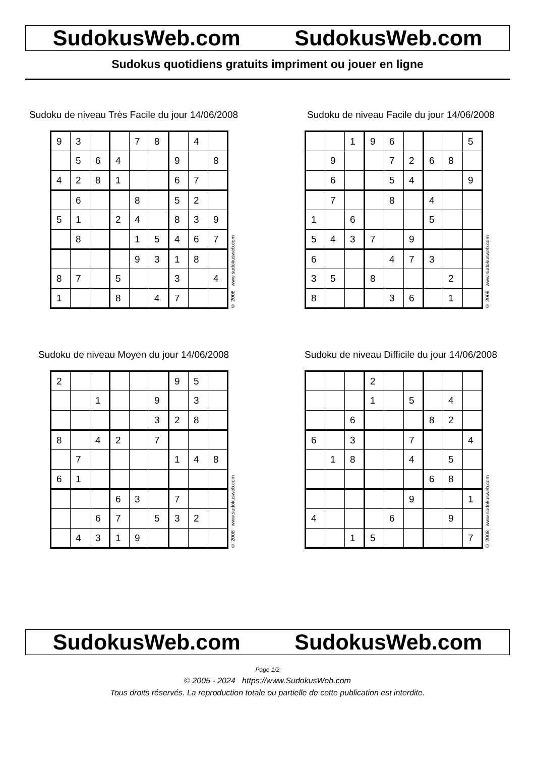SudokusWeb.com SudokusWeb.com
Sudokus quotidiens gratuits impriment ou jouer en ligne
Sudoku de niveau Très Facile du jour 14/06/2008
| 9 | 3 | | | 7 | 8 | | 4 | |
| | 5 | 6 | 4 | | | 9 | | 8 |
| 4 | 2 | 8 | 1 | | | 6 | 7 | |
| | 6 | | | 8 | | 5 | 2 | |
| 5 | 1 | | 2 | 4 | | 8 | 3 | 9 |
| | 8 | | | 1 | 5 | 4 | 6 | 7 |
| | | | | 9 | 3 | 1 | 8 | |
| 8 | 7 | | 5 | | | 3 | | 4 |
| 1 | | | 8 | | 4 | 7 | | |
© 2008 www.sudokusweb.com
Sudoku de niveau Facile du jour 14/06/2008
| | | 1 | 9 | 6 | | | | 5 |
| | 9 | | | 7 | 2 | 6 | 8 | |
| | 6 | | | 5 | 4 | | | 9 |
| | 7 | | | 8 | | 4 | | |
| 1 | | 6 | | | | 5 | | |
| 5 | 4 | 3 | 7 | | 9 | | | |
| 6 | | | | 4 | 7 | 3 | | |
| 3 | 5 | | 8 | | | | 2 | |
| 8 | | | | 3 | 6 | | 1 | |
© 2008 www.sudokusweb.com
Sudoku de niveau Moyen du jour 14/06/2008
| 2 | | | | | | 9 | 5 | |
| | | 1 | | | 9 | | 3 | |
| | | | | | 3 | 2 | 8 | |
| 8 | | 4 | 2 | | 7 | | | |
| | 7 | | | | | 1 | 4 | 8 |
| 6 | 1 | | | | | | | |
| | | | 6 | 3 | | 7 | | |
| | | 6 | 7 | | 5 | 3 | 2 | |
| | 4 | 3 | 1 | 9 | | | | |
© 2008 www.sudokusweb.com
Sudoku de niveau Difficile du jour 14/06/2008
| | | | 2 | | | | | |
| | | | 1 | | 5 | | 4 | |
| | | 6 | | | | 8 | 2 | |
| 6 | | 3 | | | 7 | | | 4 |
| | 1 | 8 | | | 4 | | 5 | |
| | | | | | | 6 | 8 | |
| | | | | | 9 | | | 1 |
| 4 | | | | 6 | | | 9 | |
| | | 1 | 5 | | | | | 7 |
© 2008 www.sudokusweb.com
SudokusWeb.com SudokusWeb.com
Page 1/2
© 2005 - 2024 https://www.SudokusWeb.com
Tous droits réservés. La reproduction totale ou partielle de cette publication est interdite.